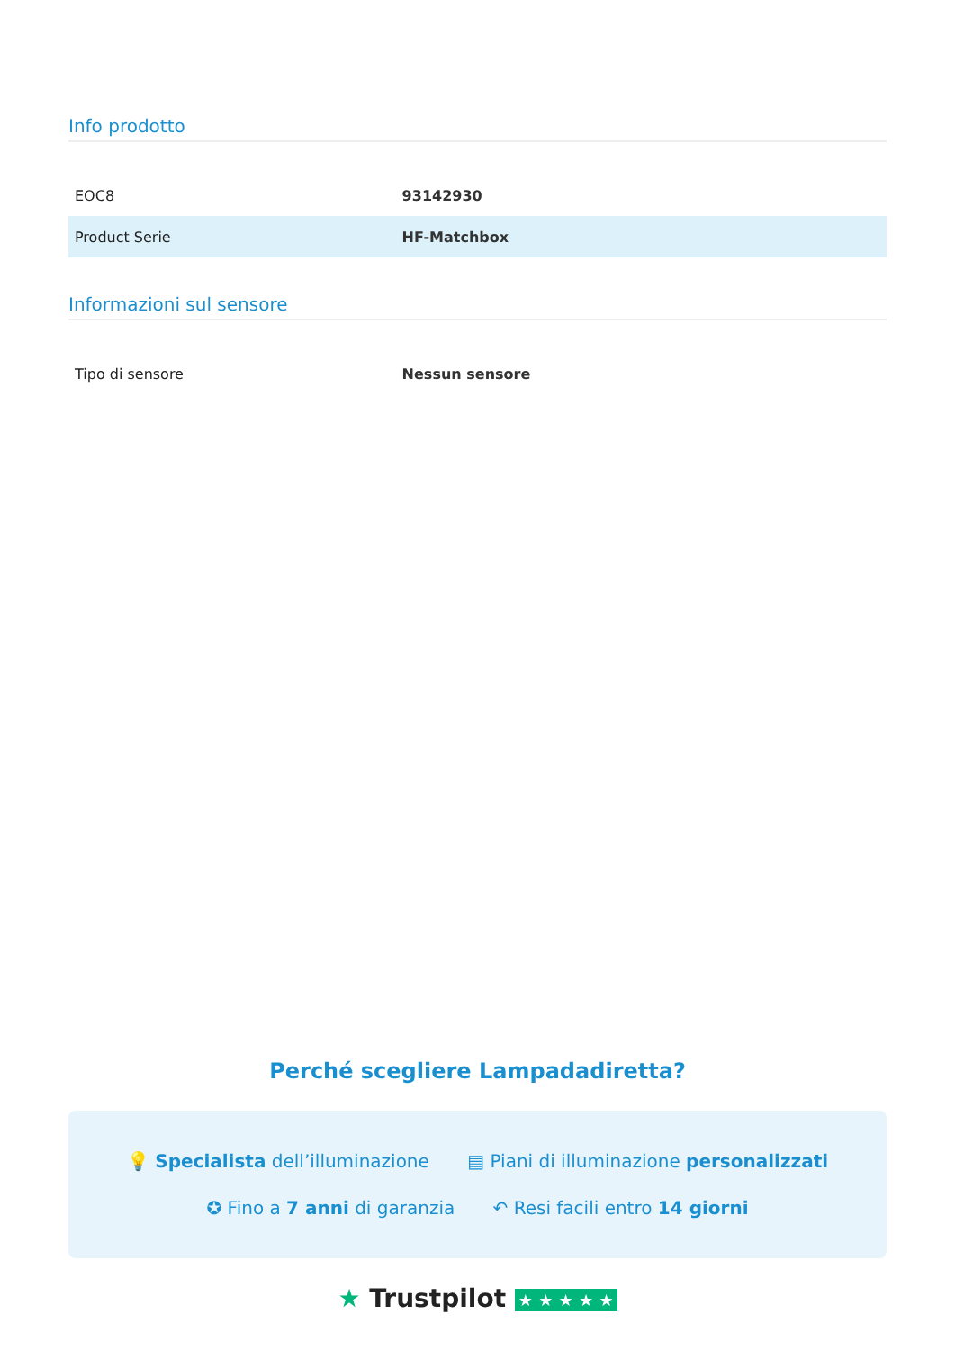Info prodotto
| EOC8 | 93142930 |
| Product Serie | HF-Matchbox |
Informazioni sul sensore
| Tipo di sensore | Nessun sensore |
Perché scegliere Lampadadiretta?
💡 Specialista dell’illuminazione ▤ Piani di illuminazione personalizzati
✪ Fino a 7 anni di garanzia ↶ Resi facili entro 14 giorni
★ Trustpilot ★ ★ ★ ★ ★